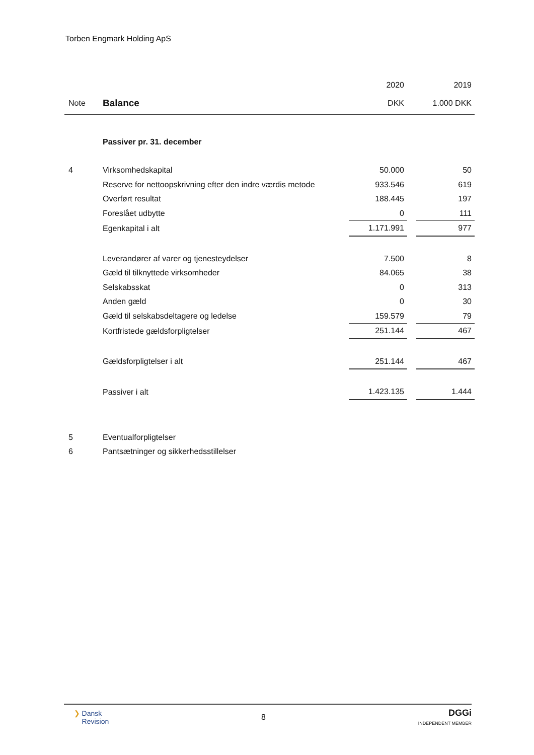Torben Engmark Holding ApS
| | | 2020 | | 2019 |
| Note | Balance | DKK | | 1.000 DKK |
| | Passiver pr. 31. december | | | |
| 4 | Virksomhedskapital | 50.000 | | 50 |
| | Reserve for nettoopskrivning efter den indre værdis metode | 933.546 | | 619 |
| | Overført resultat | 188.445 | | 197 |
| | Foreslået udbytte | 0 | | 111 |
| | Egenkapital i alt | 1.171.991 | | 977 |
| | Leverandører af varer og tjenesteydelser | 7.500 | | 8 |
| | Gæld til tilknyttede virksomheder | 84.065 | | 38 |
| | Selskabsskat | 0 | | 313 |
| | Anden gæld | 0 | | 30 |
| | Gæld til selskabsdeltagere og ledelse | 159.579 | | 79 |
| | Kortfristede gældsforpligtelser | 251.144 | | 467 |
| | Gældsforpligtelser i alt | 251.144 | | 467 |
| | Passiver i alt | 1.423.135 | | 1.444 |
| 5 | Eventualforpligtelser | | | |
| 6 | Pantsætninger og sikkerhedsstillelser | | | |
❯ Dansk
Revision
8
DGGi
INDEPENDENT MEMBER